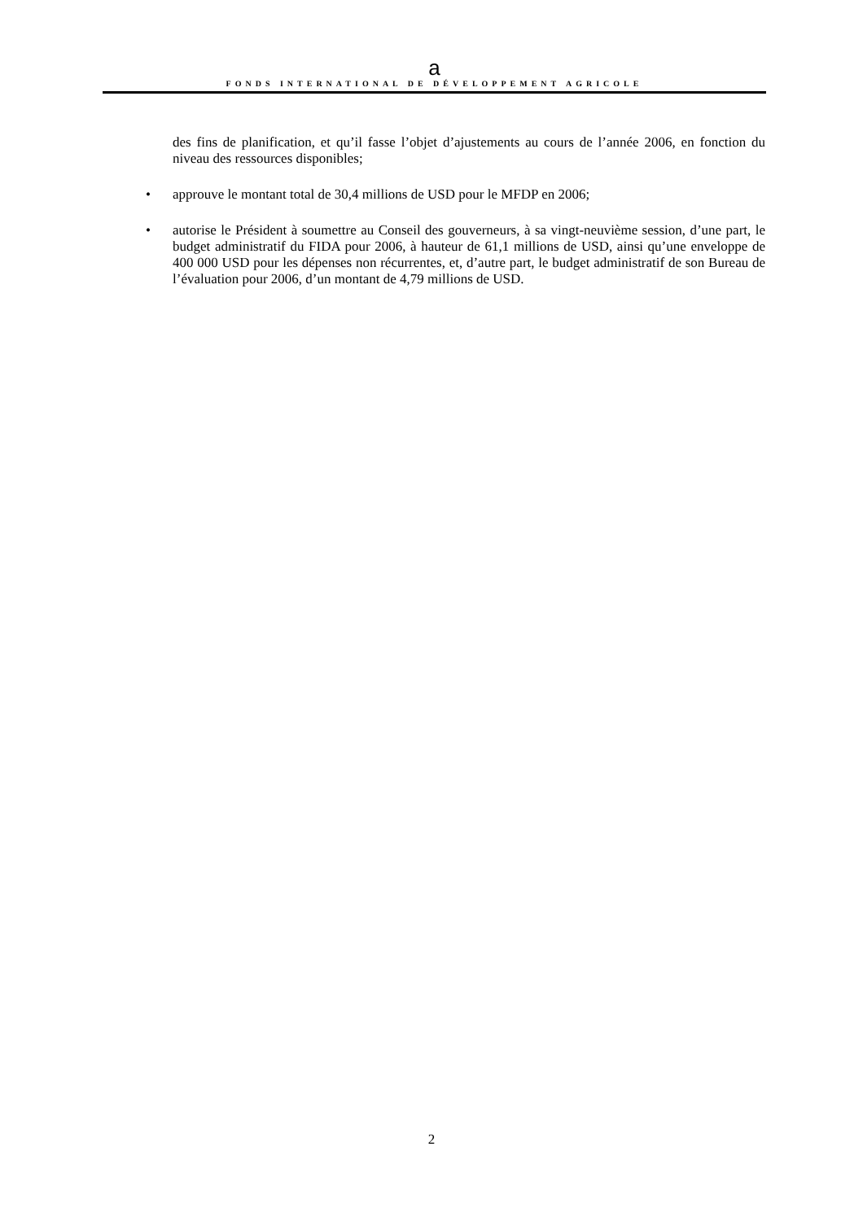a
FONDS INTERNATIONAL DE DÉVELOPPEMENT AGRICOLE
des fins de planification, et qu’il fasse l’objet d’ajustements au cours de l’année 2006, en fonction du niveau des ressources disponibles;
• approuve le montant total de 30,4 millions de USD pour le MFDP en 2006;
• autorise le Président à soumettre au Conseil des gouverneurs, à sa vingt-neuvième session, d’une part, le budget administratif du FIDA pour 2006, à hauteur de 61,1 millions de USD, ainsi qu’une enveloppe de 400 000 USD pour les dépenses non récurrentes, et, d’autre part, le budget administratif de son Bureau de l’évaluation pour 2006, d’un montant de 4,79 millions de USD.
2